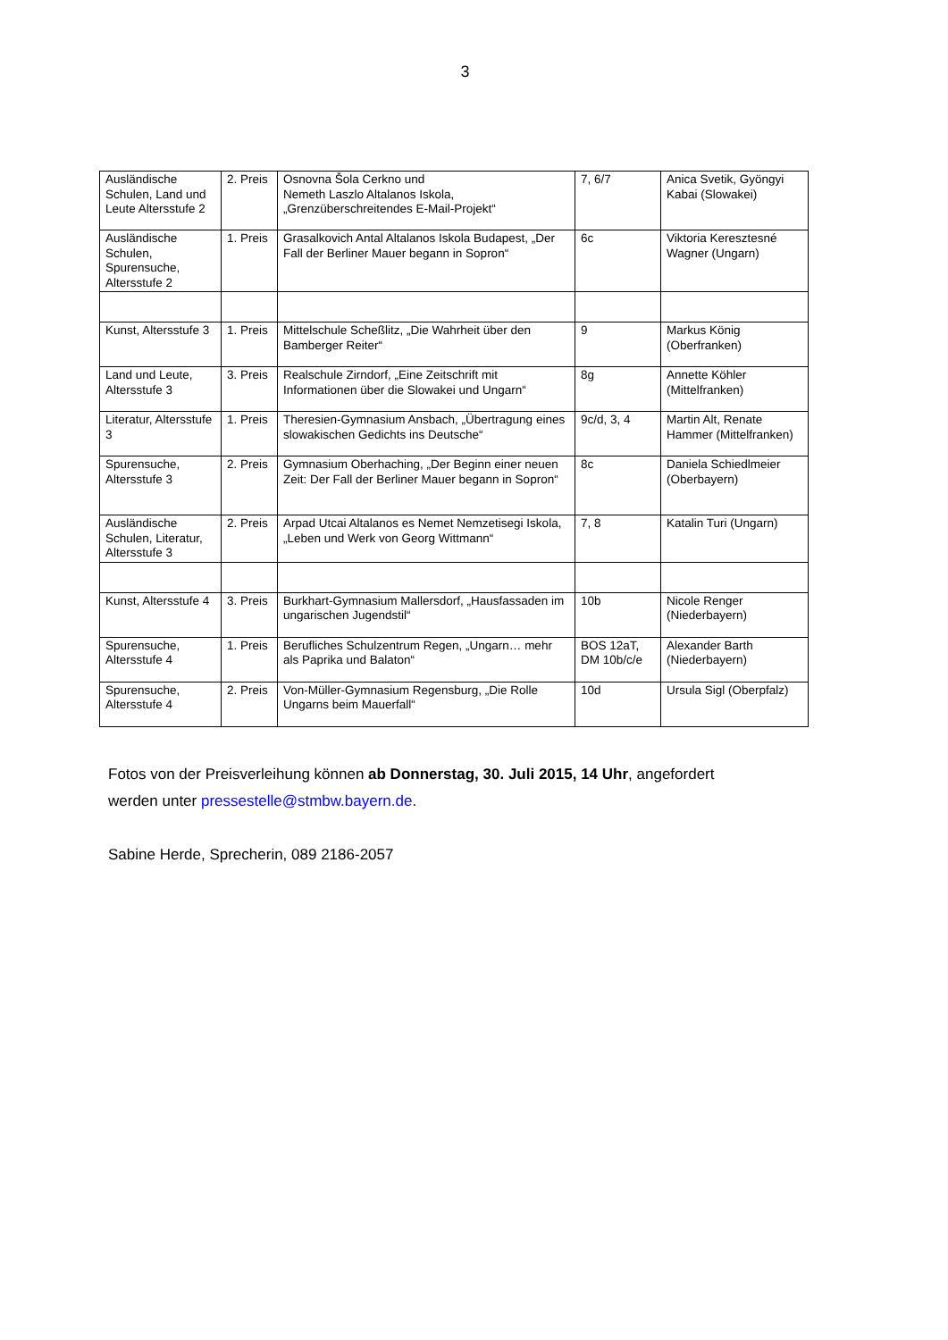3
| Ausländische Schulen, Land und Leute Altersstufe 2 | 2. Preis | Osnovna Šola Cerkno und Nemeth Laszlo Altalanos Iskola, „Grenzüberschreitendes E-Mail-Projekt“ | 7, 6/7 | Anica Svetik, Gyöngyi Kabai (Slowakei) |
| Ausländische Schulen, Spurensuche, Altersstufe 2 | 1. Preis | Grasalkovich Antal Altalanos Iskola Budapest, „Der Fall der Berliner Mauer begann in Sopron“ | 6c | Viktoria Keresztesné Wagner (Ungarn) |
| Kunst, Altersstufe 3 | 1. Preis | Mittelschule Scheßlitz, „Die Wahrheit über den Bamberger Reiter“ | 9 | Markus König (Oberfranken) |
| Land und Leute, Altersstufe 3 | 3. Preis | Realschule Zirndorf, „Eine Zeitschrift mit Informationen über die Slowakei und Ungarn“ | 8g | Annette Köhler (Mittelfranken) |
| Literatur, Altersstufe 3 | 1. Preis | Theresien-Gymnasium Ansbach, „Übertragung eines slowakischen Gedichts ins Deutsche“ | 9c/d, 3, 4 | Martin Alt, Renate Hammer (Mittelfranken) |
| Spurensuche, Altersstufe 3 | 2. Preis | Gymnasium Oberhaching, „Der Beginn einer neuen Zeit: Der Fall der Berliner Mauer begann in Sopron“ | 8c | Daniela Schiedlmeier (Oberbayern) |
| Ausländische Schulen, Literatur, Altersstufe 3 | 2. Preis | Arpad Utcai Altalanos es Nemet Nemzetisegi Iskola, „Leben und Werk von Georg Wittmann“ | 7, 8 | Katalin Turi (Ungarn) |
| Kunst, Altersstufe 4 | 3. Preis | Burkhart-Gymnasium Mallersdorf, „Hausfassaden im ungarischen Jugendstil“ | 10b | Nicole Renger (Niederbayern) |
| Spurensuche, Altersstufe 4 | 1. Preis | Berufliches Schulzentrum Regen, „Ungarn… mehr als Paprika und Balaton“ | BOS 12aT, DM 10b/c/e | Alexander Barth (Niederbayern) |
| Spurensuche, Altersstufe 4 | 2. Preis | Von-Müller-Gymnasium Regensburg, „Die Rolle Ungarns beim Mauerfall“ | 10d | Ursula Sigl (Oberpfalz) |
Fotos von der Preisverleihung können ab Donnerstag, 30. Juli 2015, 14 Uhr, angefordert
werden unter pressestelle@stmbw.bayern.de.
Sabine Herde, Sprecherin, 089 2186-2057